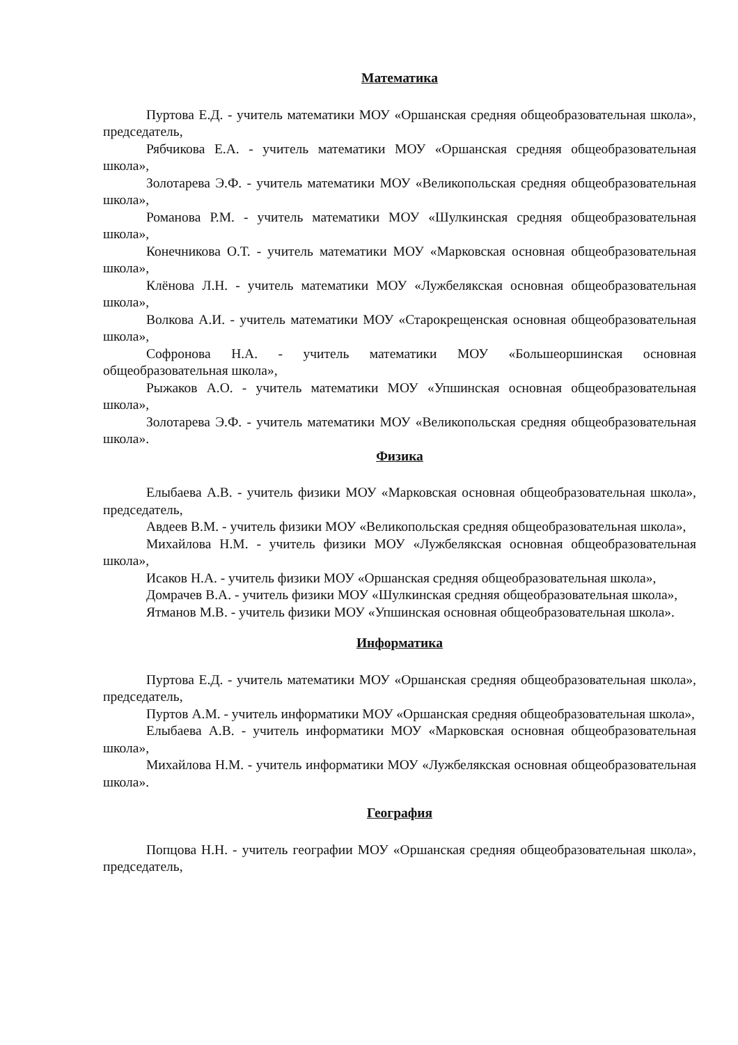Математика
Пуртова Е.Д. - учитель математики МОУ «Оршанская средняя общеобразовательная школа», председатель,
Рябчикова Е.А. - учитель математики МОУ «Оршанская средняя общеобразовательная школа»,
Золотарева Э.Ф. - учитель математики МОУ «Великопольская средняя общеобразовательная школа»,
Романова Р.М. - учитель математики МОУ «Шулкинская средняя общеобразовательная школа»,
Конечникова О.Т. - учитель математики МОУ «Марковская основная общеобразовательная школа»,
Клёнова Л.Н. - учитель математики МОУ «Лужбелякская основная общеобразовательная школа»,
Волкова А.И. - учитель математики МОУ «Старокрещенская основная общеобразовательная школа»,
Софронова Н.А. - учитель математики МОУ «Большеоршинская основная общеобразовательная школа»,
Рыжаков А.О. - учитель математики МОУ «Упшинская основная общеобразовательная школа»,
Золотарева Э.Ф. - учитель математики МОУ «Великопольская средняя общеобразовательная школа».
Физика
Елыбаева А.В. - учитель физики МОУ «Марковская основная общеобразовательная школа», председатель,
Авдеев В.М. - учитель физики МОУ «Великопольская средняя общеобразовательная школа»,
Михайлова Н.М. - учитель физики МОУ «Лужбелякская основная общеобразовательная школа»,
Исаков Н.А. - учитель физики МОУ «Оршанская средняя общеобразовательная школа»,
Домрачев В.А. - учитель физики МОУ «Шулкинская средняя общеобразовательная школа»,
Ятманов М.В. - учитель физики МОУ «Упшинская основная общеобразовательная школа».
Информатика
Пуртова Е.Д. - учитель математики МОУ «Оршанская средняя общеобразовательная школа», председатель,
Пуртов А.М. - учитель информатики МОУ «Оршанская средняя общеобразовательная школа»,
Елыбаева А.В. - учитель информатики МОУ «Марковская основная общеобразовательная школа»,
Михайлова Н.М. - учитель информатики МОУ «Лужбелякская основная общеобразовательная школа».
География
Попцова Н.Н. - учитель географии МОУ «Оршанская средняя общеобразовательная школа», председатель,